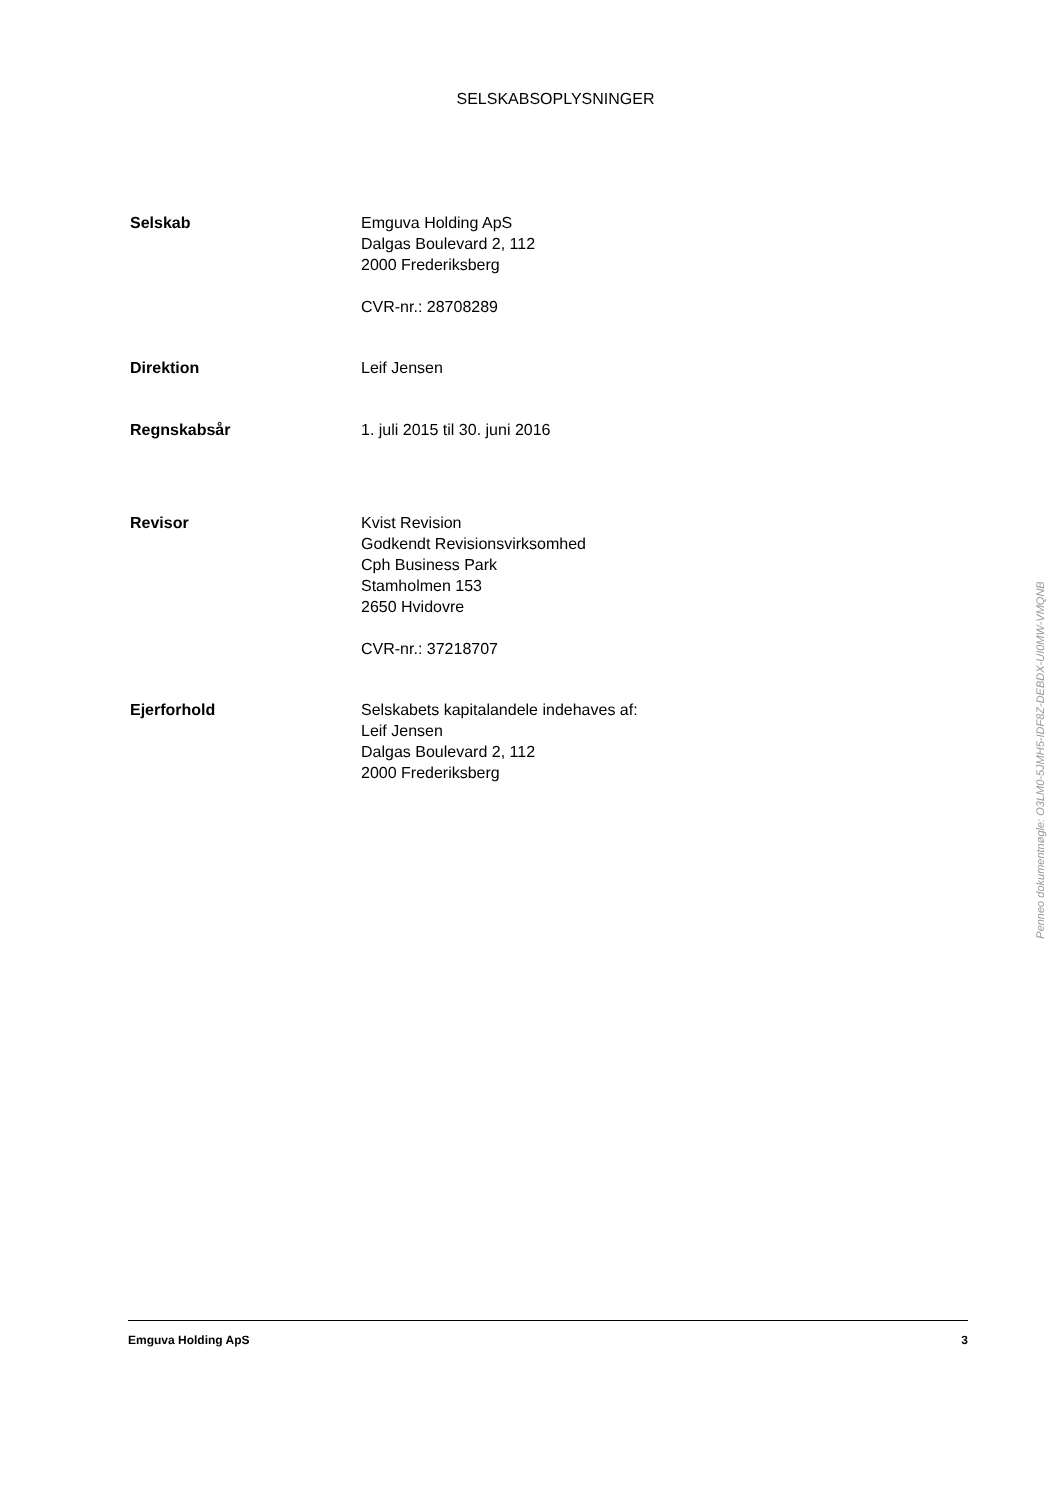SELSKABSOPLYSNINGER
Selskab Emguva Holding ApS
Dalgas Boulevard 2, 112
2000 Frederiksberg
CVR-nr.: 28708289
Direktion Leif Jensen
Regnskabsår 1. juli 2015 til 30. juni 2016
Revisor Kvist Revision
Godkendt Revisionsvirksomhed
Cph Business Park
Stamholmen 153
2650 Hvidovre
CVR-nr.: 37218707
Ejerforhold Selskabets kapitalandele indehaves af:
Leif Jensen
Dalgas Boulevard 2, 112
2000 Frederiksberg
Penneo dokumentnøgle: O3LM0-5JMH5-IDF8Z-DEBDX-UI0MW-VMQNB
Emguva Holding ApS 3